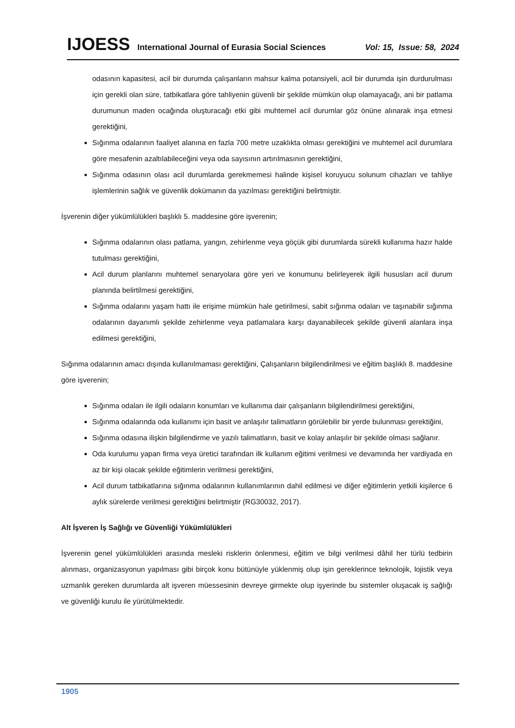IJOESS International Journal of Eurasia Social Sciences Vol: 15, Issue: 58, 2024
odasının kapasitesi, acil bir durumda çalışanların mahsur kalma potansiyeli, acil bir durumda işin durdurulması için gerekli olan süre, tatbikatlara göre tahliyenin güvenli bir şekilde mümkün olup olamayacağı, ani bir patlama durumunun maden ocağında oluşturacağı etki gibi muhtemel acil durumlar göz önüne alınarak inşa etmesi gerektiğini,
Sığınma odalarının faaliyet alanına en fazla 700 metre uzaklıkta olması gerektiğini ve muhtemel acil durumlara göre mesafenin azaltılabileceğini veya oda sayısının artırılmasının gerektiğini,
Sığınma odasının olası acil durumlarda gerekmemesi halinde kişisel koruyucu solunum cihazları ve tahliye işlemlerinin sağlık ve güvenlik dokümanın da yazılması gerektiğini belirtmiştir.
İşverenin diğer yükümlülükleri başlıklı 5. maddesine göre işverenin;
Sığınma odalarının olası patlama, yangın, zehirlenme veya göçük gibi durumlarda sürekli kullanıma hazır halde tutulması gerektiğini,
Acil durum planlarını muhtemel senaryolara göre yeri ve konumunu belirleyerek ilgili hususları acil durum planında belirtilmesi gerektiğini,
Sığınma odalarını yaşam hattı ile erişime mümkün hale getirilmesi, sabit sığınma odaları ve taşınabilir sığınma odalarının dayanımlı şekilde zehirlenme veya patlamalara karşı dayanabilecek şekilde güvenli alanlara inşa edilmesi gerektiğini,
Sığınma odalarının amacı dışında kullanılmaması gerektiğini, Çalışanların bilgilendirilmesi ve eğitim başlıklı 8. maddesine göre işverenin;
Sığınma odaları ile ilgili odaların konumları ve kullanıma dair çalışanların bilgilendirilmesi gerektiğini,
Sığınma odalarında oda kullanımı için basit ve anlaşılır talimatların görülebilir bir yerde bulunması gerektiğini,
Sığınma odasına ilişkin bilgilendirme ve yazılı talimatların, basit ve kolay anlaşılır bir şekilde olması sağlanır.
Oda kurulumu yapan firma veya üretici tarafından ilk kullanım eğitimi verilmesi ve devamında her vardiyada en az bir kişi olacak şekilde eğitimlerin verilmesi gerektiğini,
Acil durum tatbikatlarına sığınma odalarının kullanımlarının dahil edilmesi ve diğer eğitimlerin yetkili kişilerce 6 aylık sürelerde verilmesi gerektiğini belirtmiştir (RG30032, 2017).
Alt İşveren İş Sağlığı ve Güvenliği Yükümlülükleri
İşverenin genel yükümlülükleri arasında mesleki risklerin önlenmesi, eğitim ve bilgi verilmesi dâhil her türlü tedbirin alınması, organizasyonun yapılması gibi birçok konu bütünüyle yüklenmiş olup işin gereklerince teknolojik, lojistik veya uzmanlık gereken durumlarda alt işveren müessesinin devreye girmekte olup işyerinde bu sistemler oluşacak iş sağlığı ve güvenliği kurulu ile yürütülmektedir.
1905